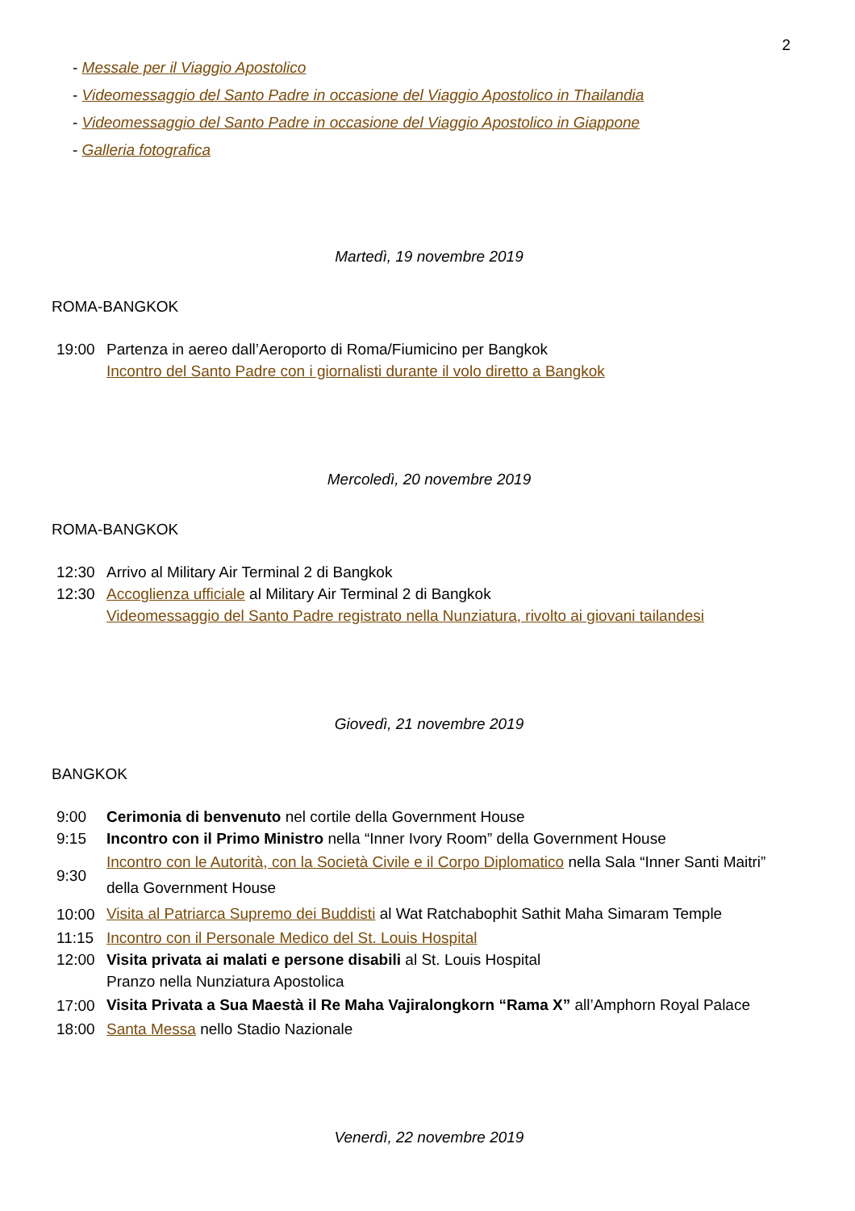2
- Messale per il Viaggio Apostolico
- Videomessaggio del Santo Padre in occasione del Viaggio Apostolico in Thailandia
- Videomessaggio del Santo Padre in occasione del Viaggio Apostolico in Giappone
- Galleria fotografica
Martedì, 19 novembre 2019
ROMA-BANGKOK
| 19:00 | Partenza in aereo dall’Aeroporto di Roma/Fiumicino per Bangkok |
| | Incontro del Santo Padre con i giornalisti durante il volo diretto a Bangkok |
Mercoledì, 20 novembre 2019
ROMA-BANGKOK
| 12:30 | Arrivo al Military Air Terminal 2 di Bangkok |
| 12:30 | Accoglienza ufficiale al Military Air Terminal 2 di Bangkok |
| | Videomessaggio del Santo Padre registrato nella Nunziatura, rivolto ai giovani tailandesi |
Giovedì, 21 novembre 2019
BANGKOK
| 9:00 | Cerimonia di benvenuto nel cortile della Government House |
| 9:15 | Incontro con il Primo Ministro nella “Inner Ivory Room” della Government House |
| 9:30 | Incontro con le Autorità, con la Società Civile e il Corpo Diplomatico nella Sala “Inner Santi Maitri” della Government House |
| 10:00 | Visita al Patriarca Supremo dei Buddisti al Wat Ratchabophit Sathit Maha Simaram Temple |
| 11:15 | Incontro con il Personale Medico del St. Louis Hospital |
| 12:00 | Visita privata ai malati e persone disabili al St. Louis Hospital |
| | Pranzo nella Nunziatura Apostolica |
| 17:00 | Visita Privata a Sua Maestà il Re Maha Vajiralongkorn “Rama X” all’Amphorn Royal Palace |
| 18:00 | Santa Messa nello Stadio Nazionale |
Venerdì, 22 novembre 2019